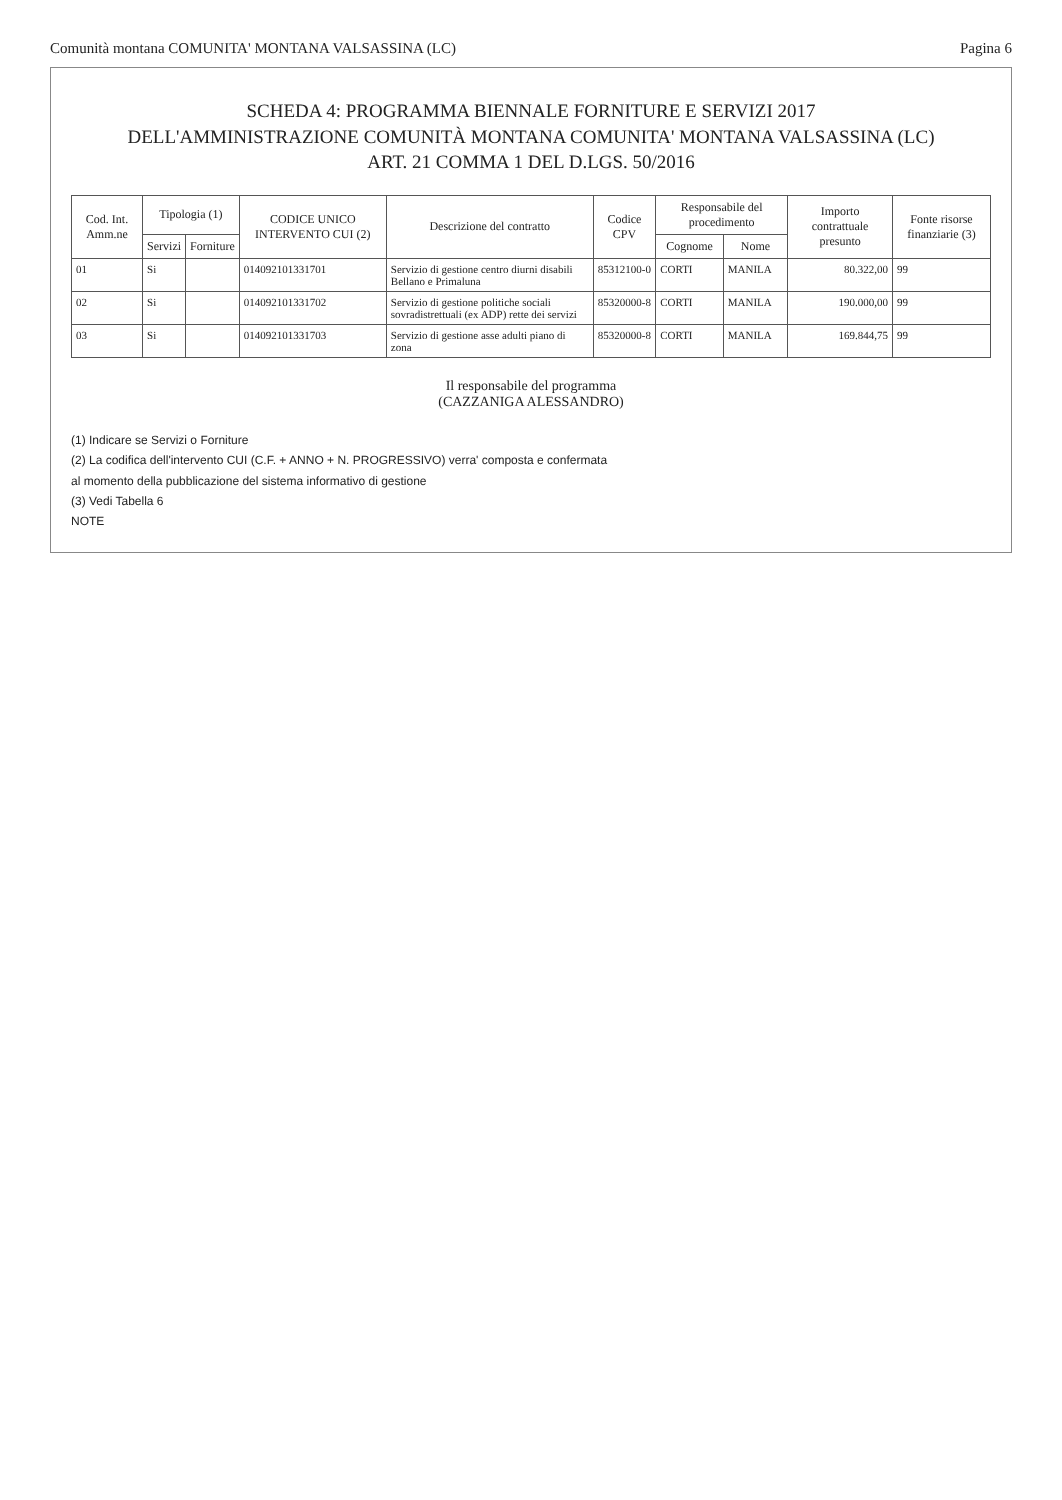Comunità montana COMUNITA' MONTANA VALSASSINA (LC) Pagina 6
SCHEDA 4: PROGRAMMA BIENNALE FORNITURE E SERVIZI 2017
DELL'AMMINISTRAZIONE COMUNITÀ MONTANA COMUNITA' MONTANA VALSASSINA (LC)
ART. 21 COMMA 1 DEL D.LGS. 50/2016
| Cod. Int. Amm.ne | Tipologia (1) | | CODICE UNICO INTERVENTO CUI (2) | Descrizione del contratto | Codice CPV | Responsabile del procedimento | | Importo contrattuale presunto | Fonte risorse finanziarie (3) |
| --- | --- | --- | --- | --- | --- | --- | --- | --- | --- |
| | Servizi | Forniture | | | | Cognome | Nome | | |
| 01 | Si | | 014092101331701 | Servizio di gestione centro diurni disabili Bellano e Primaluna | 85312100-0 | CORTI | MANILA | 80.322,00 | 99 |
| 02 | Si | | 014092101331702 | Servizio di gestione politiche sociali sovradistrettuali (ex ADP) rette dei servizi | 85320000-8 | CORTI | MANILA | 190.000,00 | 99 |
| 03 | Si | | 014092101331703 | Servizio di gestione asse adulti piano di zona | 85320000-8 | CORTI | MANILA | 169.844,75 | 99 |
Il responsabile del programma
(CAZZANIGA ALESSANDRO)
(1) Indicare se Servizi o Forniture
(2) La codifica dell'intervento CUI (C.F. + ANNO + N. PROGRESSIVO) verra' composta e confermata
al momento della pubblicazione del sistema informativo di gestione
(3) Vedi Tabella 6
NOTE